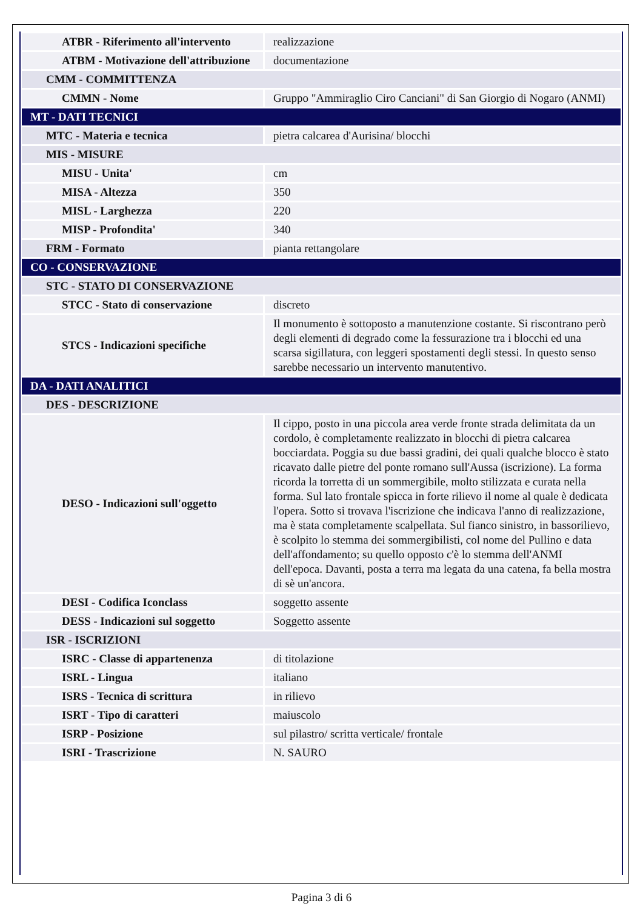| ATBR - Riferimento all'intervento | realizzazione |
| ATBM - Motivazione dell'attribuzione | documentazione |
| CMM - COMMITTENZA | |
| CMMN - Nome | Gruppo "Ammiraglio Ciro Canciani" di San Giorgio di Nogaro (ANMI) |
| MT - DATI TECNICI | |
| MTC - Materia e tecnica | pietra calcarea d'Aurisina/ blocchi |
| MIS - MISURE | |
| MISU - Unita' | cm |
| MISA - Altezza | 350 |
| MISL - Larghezza | 220 |
| MISP - Profondita' | 340 |
| FRM - Formato | pianta rettangolare |
| CO - CONSERVAZIONE | |
| STC - STATO DI CONSERVAZIONE | |
| STCC - Stato di conservazione | discreto |
| STCS - Indicazioni specifiche | Il monumento è sottoposto a manutenzione costante. Si riscontrano però degli elementi di degrado come la fessurazione tra i blocchi ed una scarsa sigillatura, con leggeri spostamenti degli stessi. In questo senso sarebbe necessario un intervento manutentivo. |
| DA - DATI ANALITICI | |
| DES - DESCRIZIONE | |
| DESO - Indicazioni sull'oggetto | Il cippo, posto in una piccola area verde fronte strada delimitata da un cordolo, è completamente realizzato in blocchi di pietra calcarea bocciardata. Poggia su due bassi gradini, dei quali qualche blocco è stato ricavato dalle pietre del ponte romano sull'Aussa (iscrizione). La forma ricorda la torretta di un sommergibile, molto stilizzata e curata nella forma. Sul lato frontale spicca in forte rilievo il nome al quale è dedicata l'opera. Sotto si trovava l'iscrizione che indicava l'anno di realizzazione, ma è stata completamente scalpellata. Sul fianco sinistro, in bassorilievo, è scolpito lo stemma dei sommergibilisti, col nome del Pullino e data dell'affondamento; su quello opposto c'è lo stemma dell'ANMI dell'epoca. Davanti, posta a terra ma legata da una catena, fa bella mostra di sè un'ancora. |
| DESI - Codifica Iconclass | soggetto assente |
| DESS - Indicazioni sul soggetto | Soggetto assente |
| ISR - ISCRIZIONI | |
| ISRC - Classe di appartenenza | di titolazione |
| ISRL - Lingua | italiano |
| ISRS - Tecnica di scrittura | in rilievo |
| ISRT - Tipo di caratteri | maiuscolo |
| ISRP - Posizione | sul pilastro/ scritta verticale/ frontale |
| ISRI - Trascrizione | N. SAURO |
Pagina 3 di 6